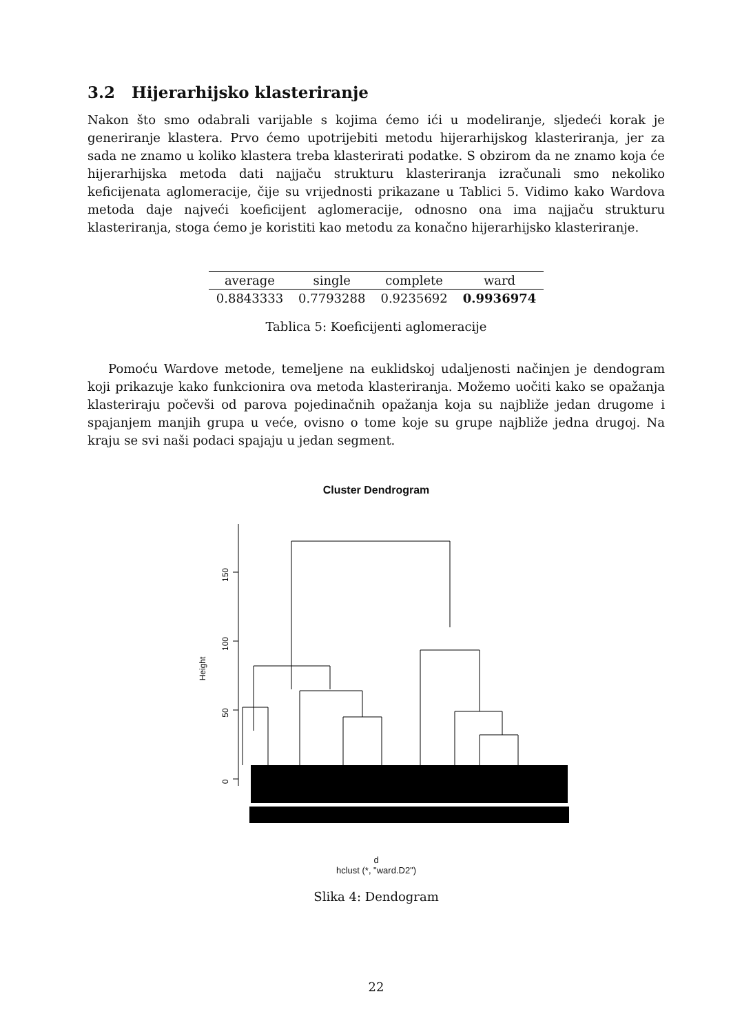3.2 Hijerarhijsko klasteriranje
Nakon što smo odabrali varijable s kojima ćemo ići u modeliranje, sljedeći korak je generiranje klastera. Prvo ćemo upotrijebiti metodu hijerarhijskog klasteriranja, jer za sada ne znamo u koliko klastera treba klasterirati podatke. S obzirom da ne znamo koja će hijerarhijska metoda dati najjaču strukturu klasteriranja izračunali smo nekoliko keficijenata aglomeracije, čije su vrijednosti prikazane u Tablici 5. Vidimo kako Wardova metoda daje najveći koeficijent aglomeracije, odnosno ona ima najjaču strukturu klasteriranja, stoga ćemo je koristiti kao metodu za konačno hijerarhijsko klasteriranje.
| average | single | complete | ward |
| --- | --- | --- | --- |
| 0.8843333 | 0.7793288 | 0.9235692 | 0.9936974 |
Tablica 5: Koeficijenti aglomeracije
Pomoću Wardove metode, temeljene na euklidskoj udaljenosti načinjen je dendogram koji prikazuje kako funkcionira ova metoda klasteriranja. Možemo uočiti kako se opažanja klasteriraju počevši od parova pojedinačnih opažanja koja su najbliže jedan drugome i spajanjem manjih grupa u veće, ovisno o tome koje su grupe najbliže jedna drugoj. Na kraju se svi naši podaci spajaju u jedan segment.
Cluster Dendrogram
150
100
50
0
Height
d
hclust (*, "ward.D2")
Slika 4: Dendogram
22